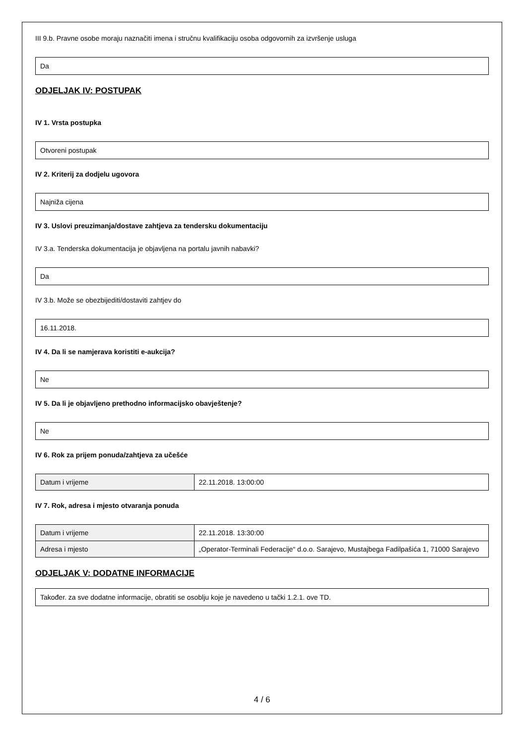III 9.b. Pravne osobe moraju naznačiti imena i stručnu kvalifikaciju osoba odgovornih za izvršenje usluga
Da
ODJELJAK IV: POSTUPAK
IV 1. Vrsta postupka
Otvoreni postupak
IV 2. Kriterij za dodjelu ugovora
Najniža cijena
IV 3. Uslovi preuzimanja/dostave zahtjeva za tendersku dokumentaciju
IV 3.a. Tenderska dokumentacija je objavljena na portalu javnih nabavki?
Da
IV 3.b. Može se obezbijediti/dostaviti zahtjev do
16.11.2018.
IV 4. Da li se namjerava koristiti e-aukcija?
Ne
IV 5. Da li je objavljeno prethodno informacijsko obavještenje?
Ne
IV 6. Rok za prijem ponuda/zahtjeva za učešće
| Datum i vrijeme | 22.11.2018. 13:00:00 |
IV 7. Rok, adresa i mjesto otvaranja ponuda
| Datum i vrijeme | 22.11.2018. 13:30:00 |
| Adresa i mjesto | „Operator-Terminali Federacije“ d.o.o. Sarajevo, Mustajbega Fadilpašića 1, 71000 Sarajevo |
ODJELJAK V: DODATNE INFORMACIJE
Također. za sve dodatne informacije, obratiti se osoblju koje je navedeno u tački 1.2.1. ove TD.
4 / 6